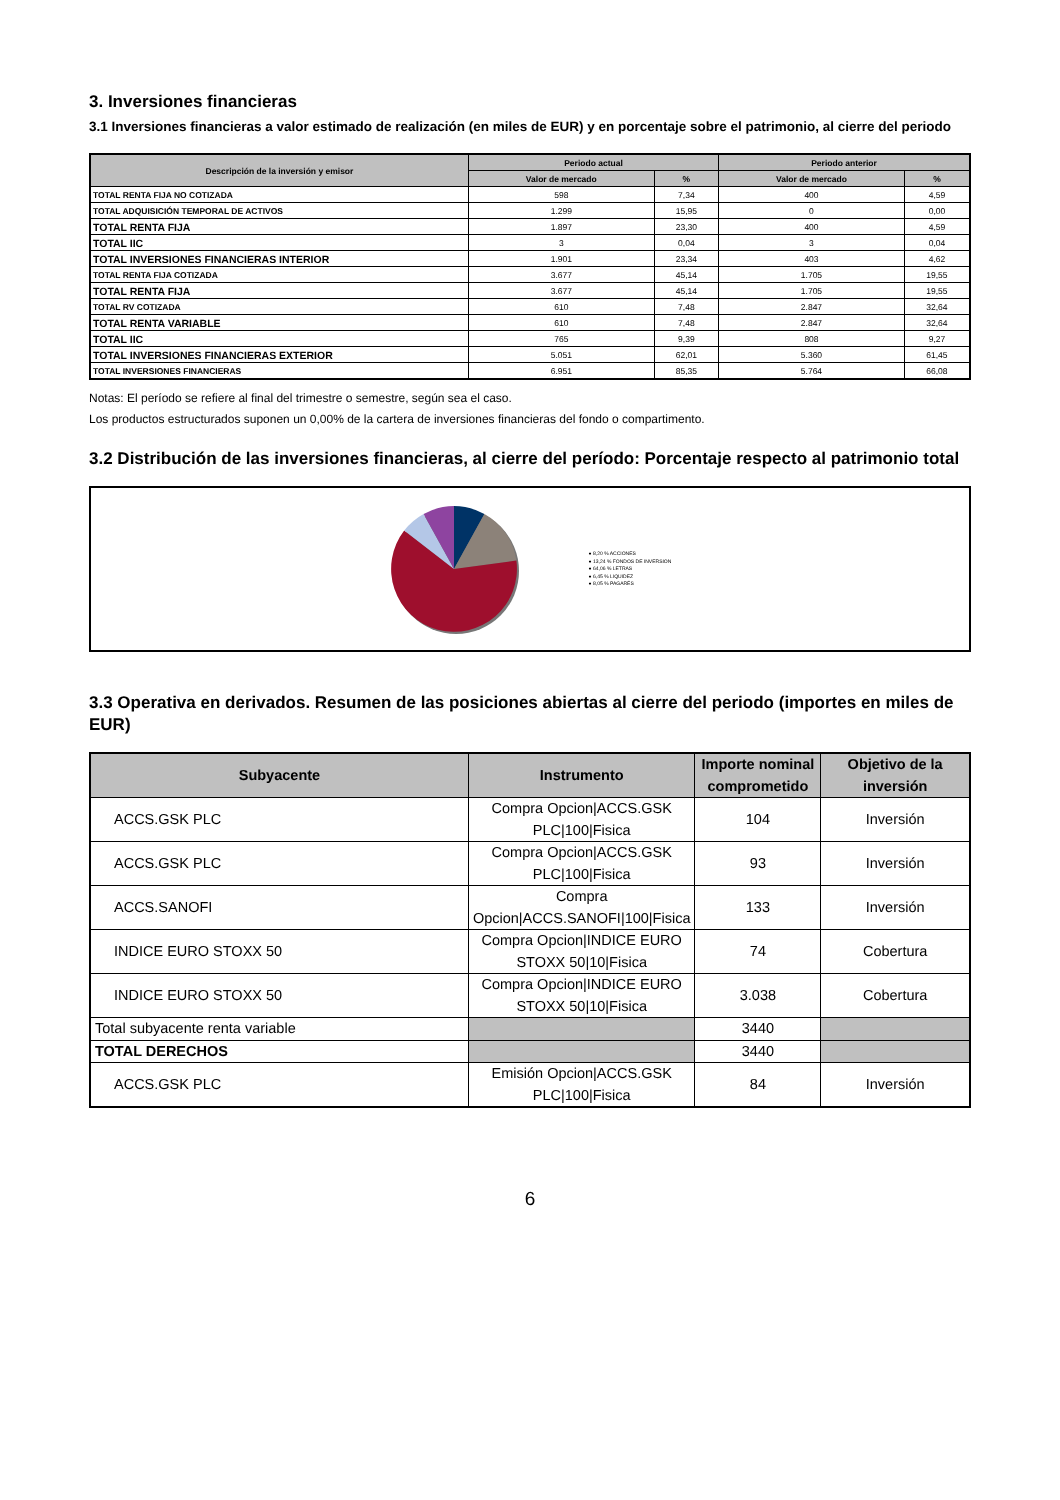3. Inversiones financieras
3.1 Inversiones financieras a valor estimado de realización (en miles de EUR) y en porcentaje sobre el patrimonio, al cierre del periodo
| Descripción de la inversión y emisor | Periodo actual | | Periodo anterior | |
| --- | --- | --- | --- | --- |
| | Valor de mercado | % | Valor de mercado | % |
| TOTAL RENTA FIJA NO COTIZADA | 598 | 7,34 | 400 | 4,59 |
| TOTAL ADQUISICIÓN TEMPORAL DE ACTIVOS | 1.299 | 15,95 | 0 | 0,00 |
| TOTAL RENTA FIJA | 1.897 | 23,30 | 400 | 4,59 |
| TOTAL IIC | 3 | 0,04 | 3 | 0,04 |
| TOTAL INVERSIONES FINANCIERAS INTERIOR | 1.901 | 23,34 | 403 | 4,62 |
| TOTAL RENTA FIJA COTIZADA | 3.677 | 45,14 | 1.705 | 19,55 |
| TOTAL RENTA FIJA | 3.677 | 45,14 | 1.705 | 19,55 |
| TOTAL RV COTIZADA | 610 | 7,48 | 2.847 | 32,64 |
| TOTAL RENTA VARIABLE | 610 | 7,48 | 2.847 | 32,64 |
| TOTAL IIC | 765 | 9,39 | 808 | 9,27 |
| TOTAL INVERSIONES FINANCIERAS EXTERIOR | 5.051 | 62,01 | 5.360 | 61,45 |
| TOTAL INVERSIONES FINANCIERAS | 6.951 | 85,35 | 5.764 | 66,08 |
Notas: El período se refiere al final del trimestre o semestre, según sea el caso.
Los productos estructurados suponen un 0,00% de la cartera de inversiones financieras del fondo o compartimento.
3.2 Distribución de las inversiones financieras, al cierre del período: Porcentaje respecto al patrimonio total
● 8,20 % ACCIONES
● 13,24 % FONDOS DE INVERSION
● 64,06 % LETRAS
● 6,45 % LIQUIDEZ
● 8,05 % PAGARÉS
3.3 Operativa en derivados. Resumen de las posiciones abiertas al cierre del periodo (importes en miles de EUR)
| Subyacente | Instrumento | Importe nominal comprometido | Objetivo de la inversión |
| --- | --- | --- | --- |
| ACCS.GSK PLC | Compra Opcion/ACCS.GSK PLC/100/Fisica | 104 | Inversión |
| ACCS.GSK PLC | Compra Opcion/ACCS.GSK PLC/100/Fisica | 93 | Inversión |
| ACCS.SANOFI | Compra Opcion/ACCS.SANOFI/100/Fisica | 133 | Inversión |
| INDICE EURO STOXX 50 | Compra Opcion/INDICE EURO STOXX 50/10/Fisica | 74 | Cobertura |
| INDICE EURO STOXX 50 | Compra Opcion/INDICE EURO STOXX 50/10/Fisica | 3.038 | Cobertura |
| Total subyacente renta variable | | 3440 | |
| TOTAL DERECHOS | | 3440 | |
| ACCS.GSK PLC | Emisión Opcion/ACCS.GSK PLC/100/Fisica | 84 | Inversión |
6